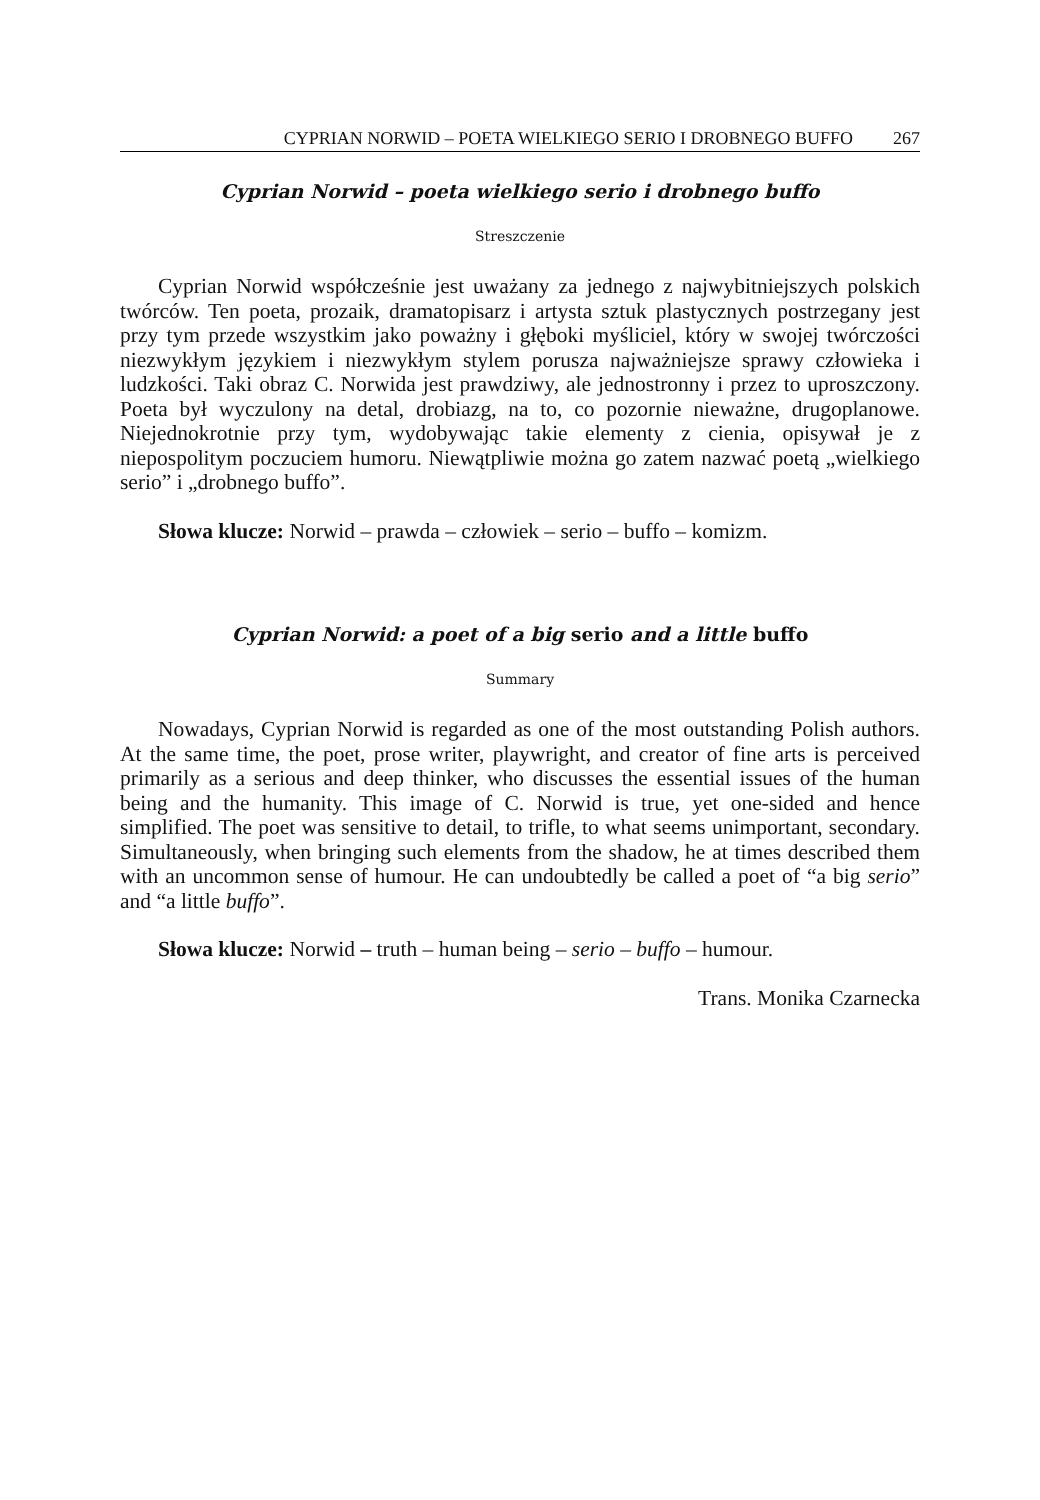CYPRIAN NORWID – POETA WIELKIEGO SERIO I DROBNEGO BUFFO 267
Cyprian Norwid – poeta wielkiego serio i drobnego buffo
Streszczenie
Cyprian Norwid współcześnie jest uważany za jednego z najwybitniejszych polskich twórców. Ten poeta, prozaik, dramatopisarz i artysta sztuk plastycznych postrzegany jest przy tym przede wszystkim jako poważny i głęboki myśliciel, który w swojej twórczości niezwykłym językiem i niezwykłym stylem porusza najważniejsze sprawy człowieka i ludzkości. Taki obraz C. Norwida jest prawdziwy, ale jednostronny i przez to uproszczony. Poeta był wyczulony na detal, drobiazg, na to, co pozornie nieważne, drugoplanowe. Niejednokrotnie przy tym, wydobywając takie elementy z cienia, opisywał je z niepospolitym poczuciem humoru. Niewątpliwie można go zatem nazwać poetą „wielkiego serio” i „drobnego buffo”.
Słowa klucze: Norwid – prawda – człowiek – serio – buffo – komizm.
Cyprian Norwid: a poet of a big serio and a little buffo
Summary
Nowadays, Cyprian Norwid is regarded as one of the most outstanding Polish authors. At the same time, the poet, prose writer, playwright, and creator of fine arts is perceived primarily as a serious and deep thinker, who discusses the essential issues of the human being and the humanity. This image of C. Norwid is true, yet one-sided and hence simplified. The poet was sensitive to detail, to trifle, to what seems unimportant, secondary. Simultaneously, when bringing such elements from the shadow, he at times described them with an uncommon sense of humour. He can undoubtedly be called a poet of “a big serio” and “a little buffo”.
Słowa klucze: Norwid – truth – human being – serio – buffo – humour.
Trans. Monika Czarnecka